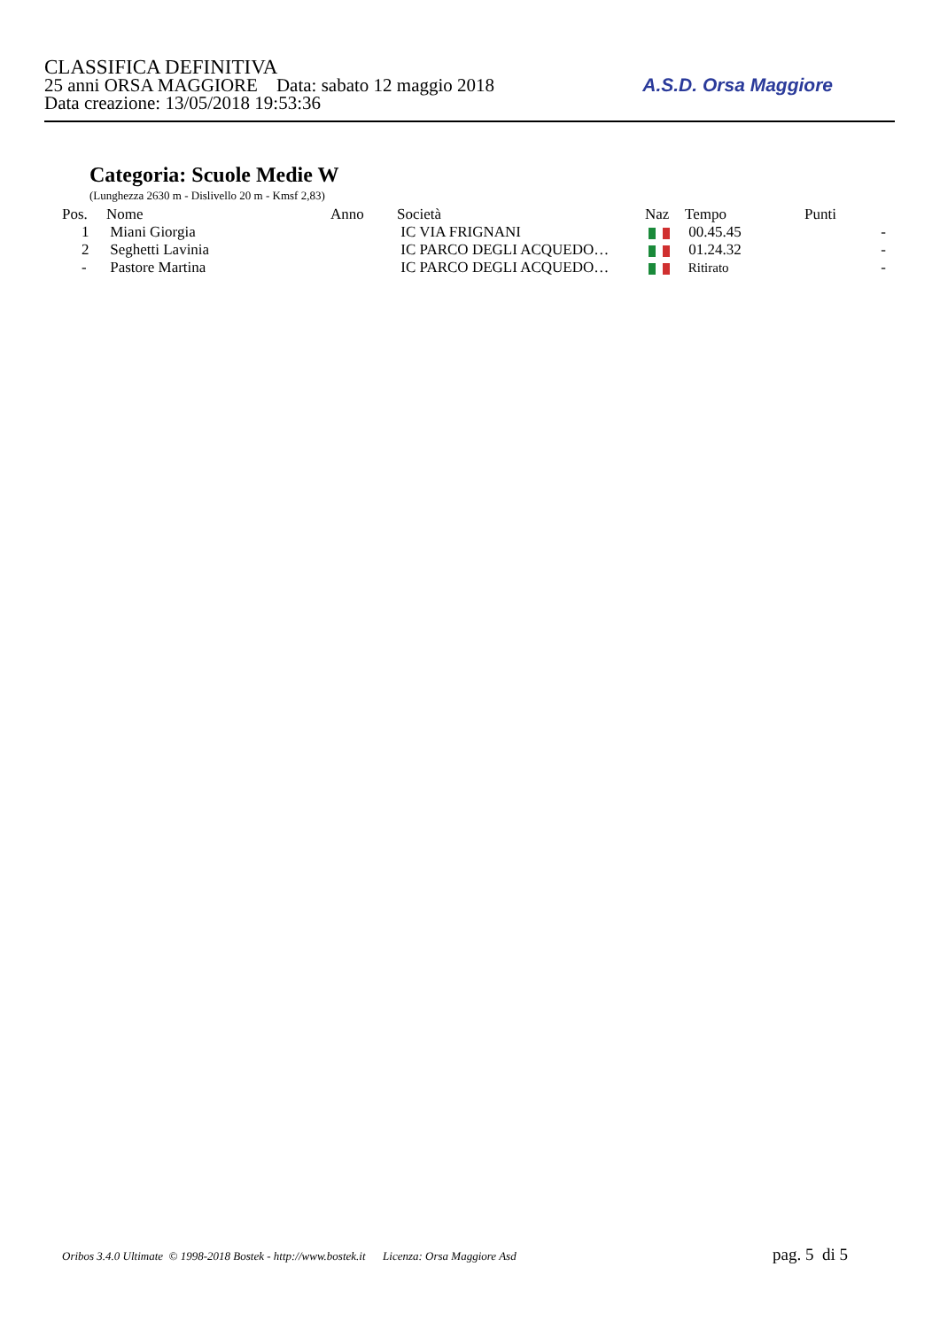CLASSIFICA DEFINITIVA
25 anni ORSA MAGGIORE Data: sabato 12 maggio 2018
Data creazione: 13/05/2018 19:53:36
A.S.D. Orsa Maggiore
Categoria: Scuole Medie W
(Lunghezza 2630 m - Dislivello 20 m - Kmsf 2,83)
| Pos. | Nome | Anno | Società | Naz | Tempo | Punti | |
| --- | --- | --- | --- | --- | --- | --- | --- |
| 1 | Miani Giorgia | | IC VIA FRIGNANI | | 00.45.45 | | - |
| 2 | Seghetti Lavinia | | IC PARCO DEGLI ACQUEDO… | | 01.24.32 | | - |
| - | Pastore Martina | | IC PARCO DEGLI ACQUEDO… | | Ritirato | | - |
Oribos 3.4.0 Ultimate © 1998-2018 Bostek - http://www.bostek.it Licenza: Orsa Maggiore Asd
pag. 5 di 5